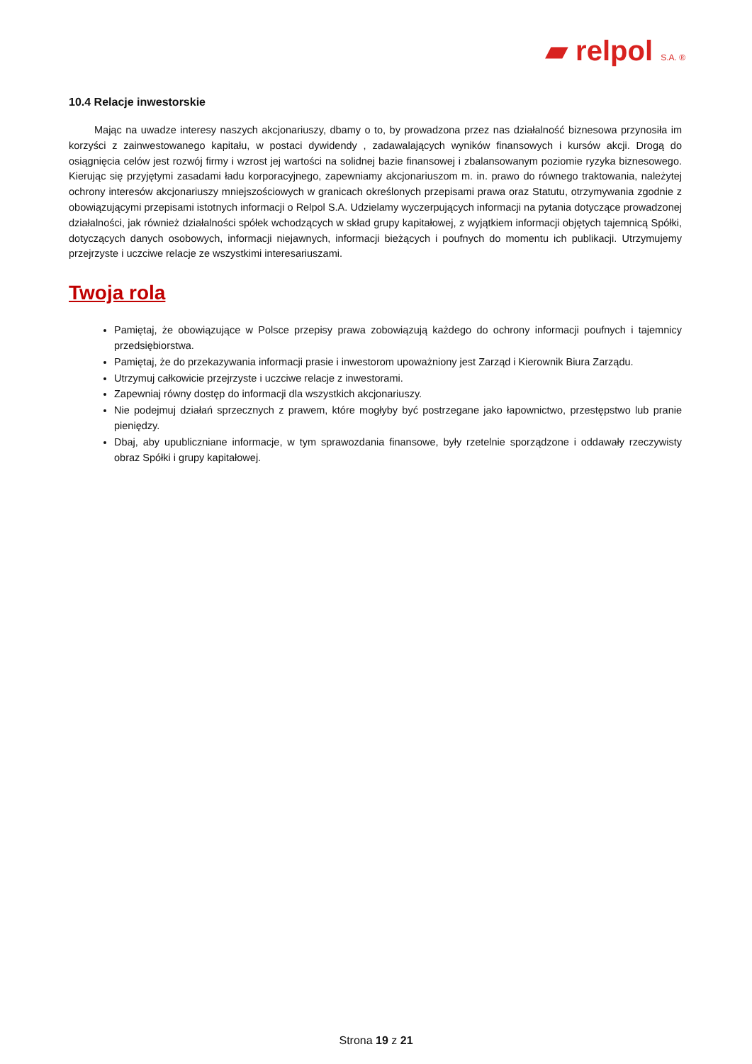▰ relpol S.A. ®
10.4 Relacje inwestorskie
Mając na uwadze interesy naszych akcjonariuszy, dbamy o to, by prowadzona przez nas działalność biznesowa przynosiła im korzyści z zainwestowanego kapitału, w postaci dywidendy , zadawalających wyników finansowych i kursów akcji. Drogą do osiągnięcia celów jest rozwój firmy i wzrost jej wartości na solidnej bazie finansowej i zbalansowanym poziomie ryzyka biznesowego. Kierując się przyjętymi zasadami ładu korporacyjnego, zapewniamy akcjonariuszom m. in. prawo do równego traktowania, należytej ochrony interesów akcjonariuszy mniejszościowych w granicach określonych przepisami prawa oraz Statutu, otrzymywania zgodnie z obowiązującymi przepisami istotnych informacji o Relpol S.A. Udzielamy wyczerpujących informacji na pytania dotyczące prowadzonej działalności, jak również działalności spółek wchodzących w skład grupy kapitałowej, z wyjątkiem informacji objętych tajemnicą Spółki, dotyczących danych osobowych, informacji niejawnych, informacji bieżących i poufnych do momentu ich publikacji. Utrzymujemy przejrzyste i uczciwe relacje ze wszystkimi interesariuszami.
Twoja rola
Pamiętaj, że obowiązujące w Polsce przepisy prawa zobowiązują każdego do ochrony informacji poufnych i tajemnicy przedsiębiorstwa.
Pamiętaj, że do przekazywania informacji prasie i inwestorom upoważniony jest Zarząd i Kierownik Biura Zarządu.
Utrzymuj całkowicie przejrzyste i uczciwe relacje z inwestorami.
Zapewniaj równy dostęp do informacji dla wszystkich akcjonariuszy.
Nie podejmuj działań sprzecznych z prawem, które mogłyby być postrzegane jako łapownictwo, przestępstwo lub pranie pieniędzy.
Dbaj, aby upubliczniane informacje, w tym sprawozdania finansowe, były rzetelnie sporządzone i oddawały rzeczywisty obraz Spółki i grupy kapitałowej.
Strona 19 z 21